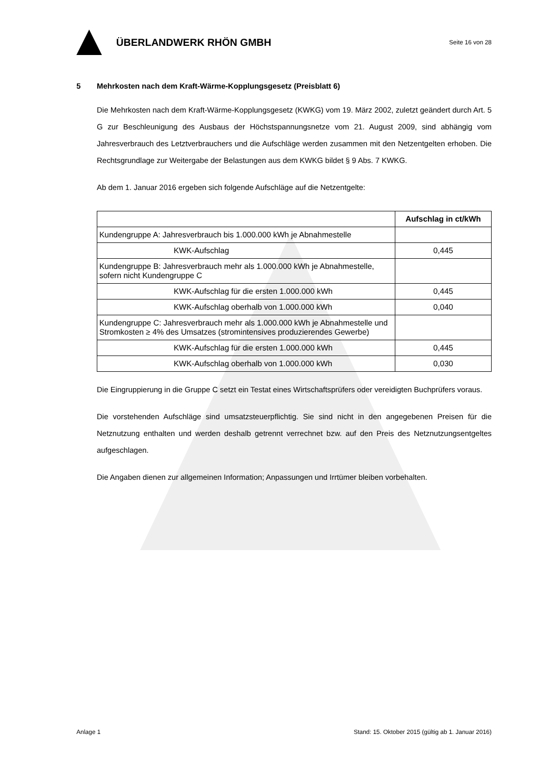ÜBERLANDWERK RHÖN GMBH
Seite 16 von 28
5 Mehrkosten nach dem Kraft-Wärme-Kopplungsgesetz (Preisblatt 6)
Die Mehrkosten nach dem Kraft-Wärme-Kopplungsgesetz (KWKG) vom 19. März 2002, zuletzt geändert durch Art. 5 G zur Beschleunigung des Ausbaus der Höchstspannungsnetze vom 21. August 2009, sind abhängig vom Jahresverbrauch des Letztverbrauchers und die Aufschläge werden zusammen mit den Netzentgelten erhoben. Die Rechtsgrundlage zur Weitergabe der Belastungen aus dem KWKG bildet § 9 Abs. 7 KWKG.
Ab dem 1. Januar 2016 ergeben sich folgende Aufschläge auf die Netzentgelte:
| | Aufschlag in ct/kWh |
| --- | --- |
| Kundengruppe A: Jahresverbrauch bis 1.000.000 kWh je Abnahmestelle | |
| KWK-Aufschlag | 0,445 |
| Kundengruppe B: Jahresverbrauch mehr als 1.000.000 kWh je Abnahmestelle, sofern nicht Kundengruppe C | |
| KWK-Aufschlag für die ersten 1.000.000 kWh | 0,445 |
| KWK-Aufschlag oberhalb von 1.000.000 kWh | 0,040 |
| Kundengruppe C: Jahresverbrauch mehr als 1.000.000 kWh je Abnahmestelle und Stromkosten ≥ 4% des Umsatzes (stromintensives produzierendes Gewerbe) | |
| KWK-Aufschlag für die ersten 1.000.000 kWh | 0,445 |
| KWK-Aufschlag oberhalb von 1.000.000 kWh | 0,030 |
Die Eingruppierung in die Gruppe C setzt ein Testat eines Wirtschaftsprüfers oder vereidigten Buchprüfers voraus.
Die vorstehenden Aufschläge sind umsatzsteuerpflichtig. Sie sind nicht in den angegebenen Preisen für die Netznutzung enthalten und werden deshalb getrennt verrechnet bzw. auf den Preis des Netznutzungsentgeltes aufgeschlagen.
Die Angaben dienen zur allgemeinen Information; Anpassungen und Irrtümer bleiben vorbehalten.
Anlage 1 Stand: 15. Oktober 2015 (gültig ab 1. Januar 2016)